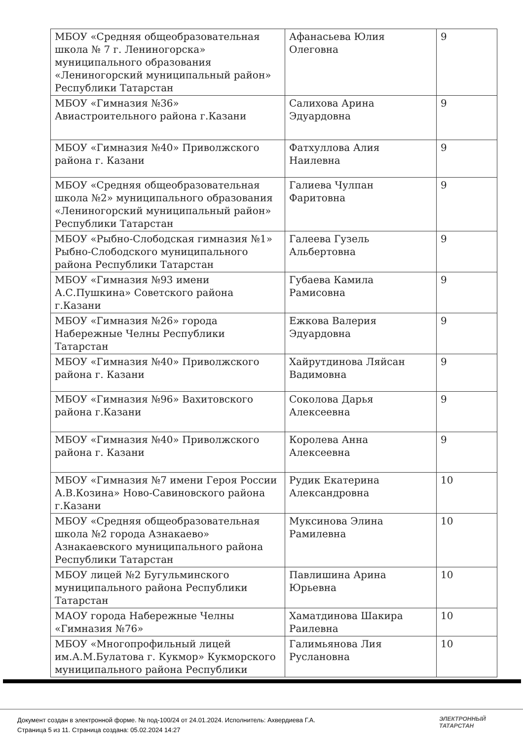| МБОУ «Средняя общеобразовательная школа № 7 г. Лениногорска» муниципального образования «Лениногорский муниципальный район» Республики Татарстан | Афанасьева Юлия Олеговна | 9 |
| МБОУ «Гимназия №36» Авиастроительного района г.Казани | Салихова Арина Эдуардовна | 9 |
| МБОУ «Гимназия №40» Приволжского района г. Казани | Фатхуллова Алия Наилевна | 9 |
| МБОУ «Средняя общеобразовательная школа №2» муниципального образования «Лениногорский муниципальный район» Республики Татарстан | Галиева Чулпан Фаритовна | 9 |
| МБОУ «Рыбно-Слободская гимназия №1» Рыбно-Слободского муниципального района Республики Татарстан | Галеева Гузель Альбертовна | 9 |
| МБОУ «Гимназия №93 имени А.С.Пушкина» Советского района г.Казани | Губаева Камила Рамисовна | 9 |
| МБОУ «Гимназия №26» города Набережные Челны Республики Татарстан | Ежкова Валерия Эдуардовна | 9 |
| МБОУ «Гимназия №40» Приволжского района г. Казани | Хайрутдинова Ляйсан Вадимовна | 9 |
| МБОУ «Гимназия №96» Вахитовского района г.Казани | Соколова Дарья Алексеевна | 9 |
| МБОУ «Гимназия №40» Приволжского района г. Казани | Королева Анна Алексеевна | 9 |
| МБОУ «Гимназия №7 имени Героя России А.В.Козина» Ново-Савиновского района г.Казани | Рудик Екатерина Александровна | 10 |
| МБОУ «Средняя общеобразовательная школа №2 города Азнакаево» Азнакаевского муниципального района Республики Татарстан | Муксинова Элина Рамилевна | 10 |
| МБОУ лицей №2 Бугульминского муниципального района Республики Татарстан | Павлишина Арина Юрьевна | 10 |
| МАОУ города Набережные Челны «Гимназия №76» | Хаматдинова Шакира Раилевна | 10 |
| МБОУ «Многопрофильный лицей им.А.М.Булатова г. Кукмор» Кукморского муниципального района Республики | Галимьянова Лия Руслановна | 10 |
Документ создан в электронной форме. № под-100/24 от 24.01.2024. Исполнитель: Ахвердиева Г.А.
Страница 5 из 11. Страница создана: 05.02.2024 14:27
ЭЛЕКТРОННЫЙ
ТАТАРСТАН